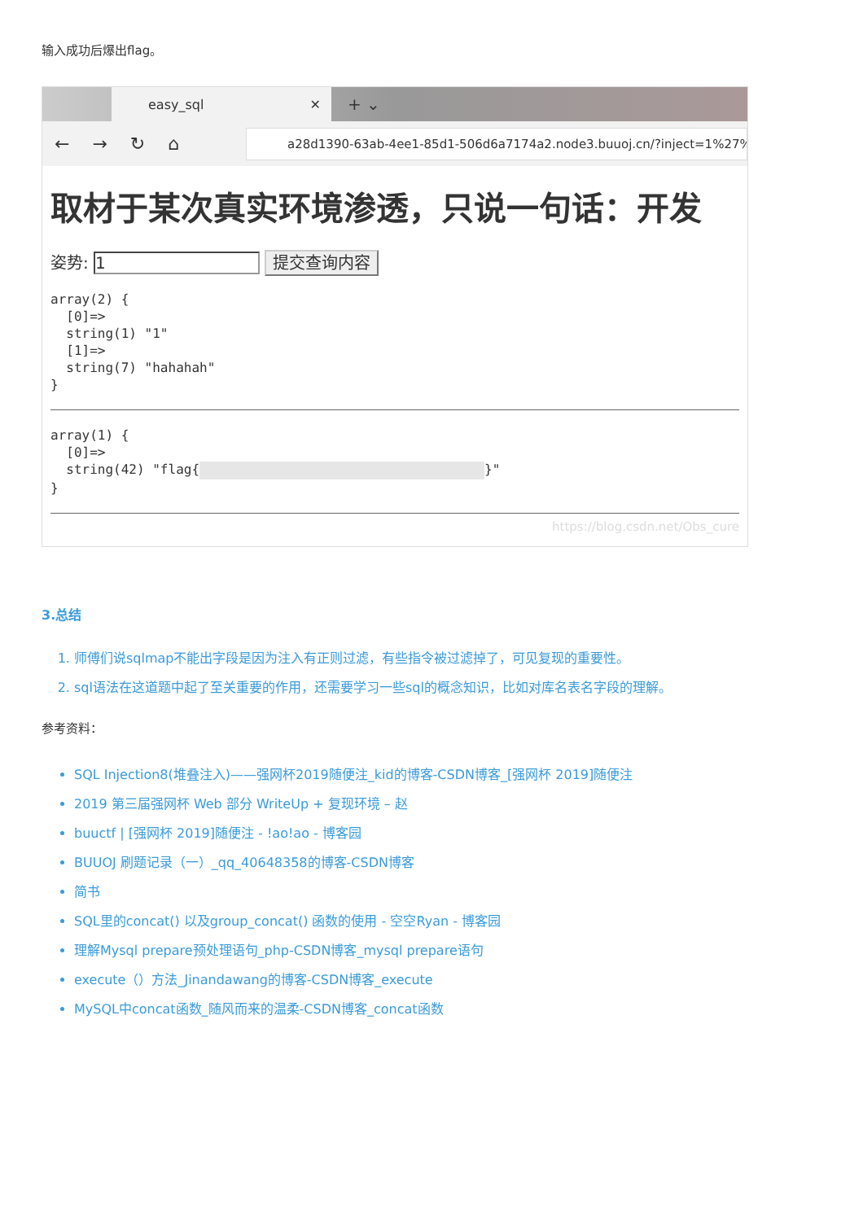输入成功后爆出flag。
easy_sql ✕
+ ⌄
←→↻⌂
a28d1390-63ab-4ee1-85d1-506d6a7174a2.node3.buuoj.cn/?inject=1%27%3B
取材于某次真实环境渗透，只说一句话：开发
姿势: 1 提交查询内容
array(2) {
  [0]=>
  string(1) "1"
  [1]=>
  string(7) "hahahah"
}
array(1) {
  [0]=>
  string(42) "flag{ }"
}
https://blog.csdn.net/Obs_cure
3.总结
1. 师傅们说sqlmap不能出字段是因为注入有正则过滤，有些指令被过滤掉了，可见复现的重要性。
2. sql语法在这道题中起了至关重要的作用，还需要学习一些sql的概念知识，比如对库名表名字段的理解。
参考资料：
SQL Injection8(堆叠注入)——强网杯2019随便注_kid的博客-CSDN博客_[强网杯 2019]随便注
2019 第三届强网杯 Web 部分 WriteUp + 复现环境 – 赵
buuctf | [强网杯 2019]随便注 - !ao!ao - 博客园
BUUOJ 刷题记录（一）_qq_40648358的博客-CSDN博客
简书
SQL里的concat() 以及group_concat() 函数的使用 - 空空Ryan - 博客园
理解Mysql prepare预处理语句_php-CSDN博客_mysql prepare语句
execute（）方法_Jinandawang的博客-CSDN博客_execute
MySQL中concat函数_随风而来的温柔-CSDN博客_concat函数